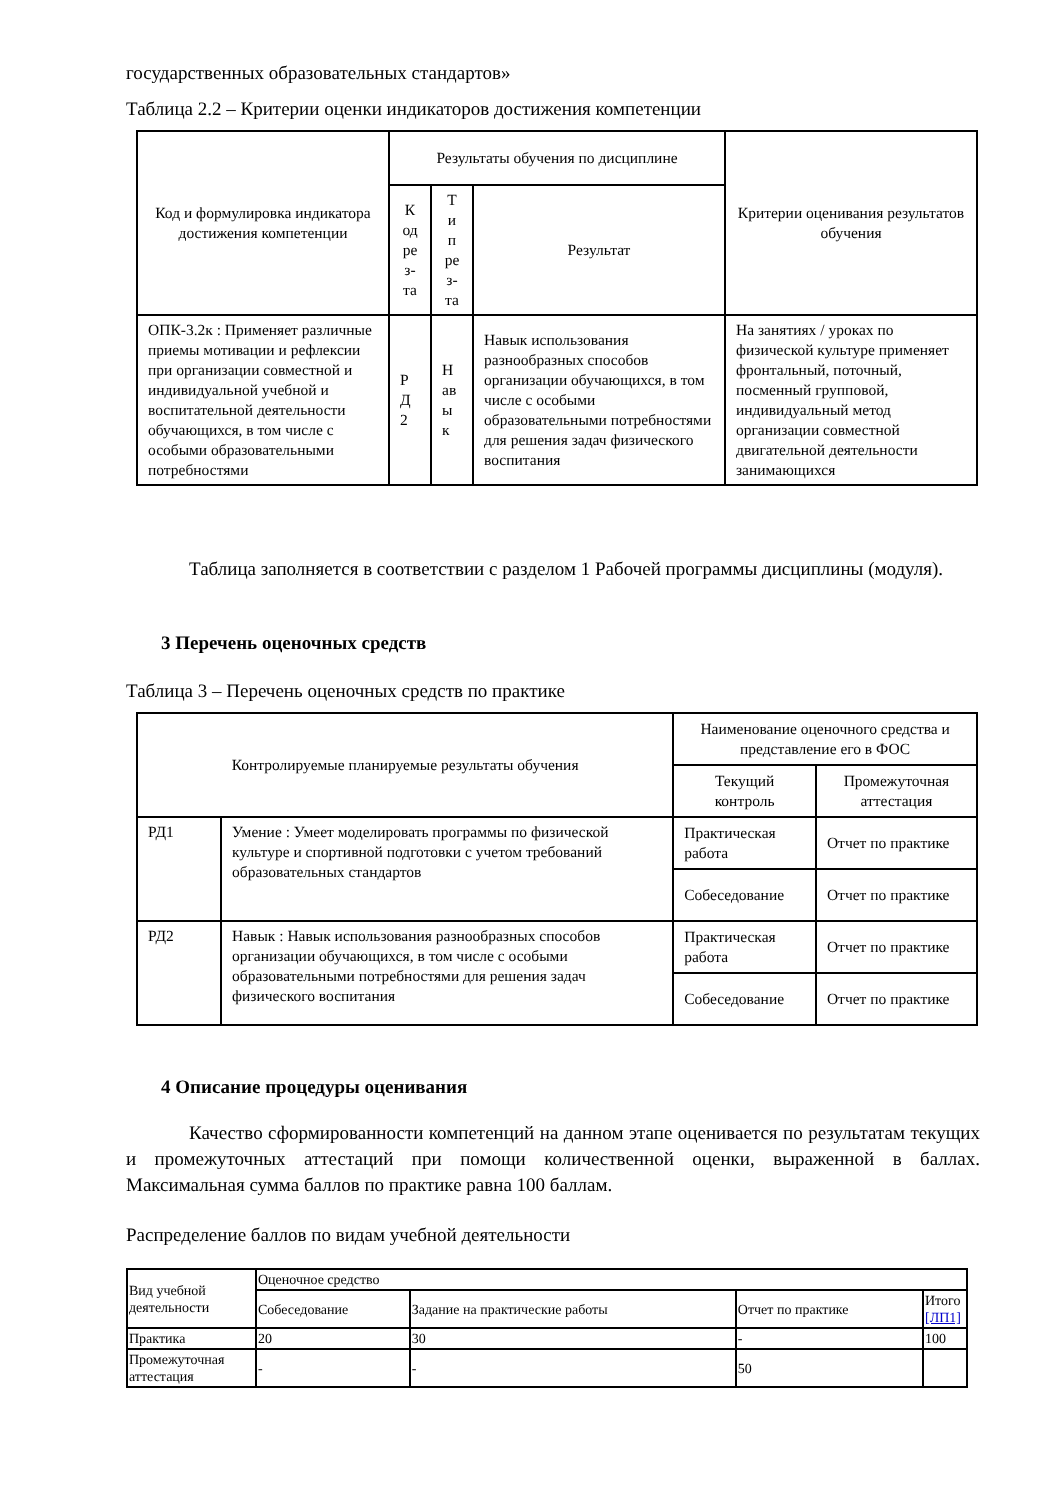государственных образовательных стандартов»
Таблица 2.2 – Критерии оценки индикаторов достижения компетенции
| Код и формулировка индикатора достижения компетенции | Результаты обучения по дисциплине | | | Критерии оценивания результатов обучения |
| --- | --- | --- | --- | --- |
| | К од ре з- та | Т и п ре з- та | Результат | |
| ОПК-3.2к : Применяет различные приемы мотивации и рефлексии при организации совместной и индивидуальной учебной и воспитательной деятельности обучающихся, в том числе с особыми образовательными потребностями | Р Д 2 | Н ав ы к | Навык использования разнообразных способов организации обучающихся, в том числе с особыми образовательными потребностями для решения задач физического воспитания | На занятиях / уроках по физической культуре применяет фронтальный, поточный, посменный групповой, индивидуальный метод организации совместной двигательной деятельности занимающихся |
Таблица заполняется в соответствии с разделом 1 Рабочей программы дисциплины (модуля).
3 Перечень оценочных средств
Таблица 3 – Перечень оценочных средств по практике
| Контролируемые планируемые результаты обучения | | Наименование оценочного средства и представление его в ФОС | |
| --- | --- | --- | --- |
| | | Текущий контроль | Промежуточная аттестация |
| РД1 | Умение : Умеет моделировать программы по физической культуре и спортивной подготовки с учетом требований образовательных стандартов | Практическая работа | Отчет по практике |
| | | Собеседование | Отчет по практике |
| РД2 | Навык : Навык использования разнообразных способов организации обучающихся, в том числе с особыми образовательными потребностями для решения задач физического воспитания | Практическая работа | Отчет по практике |
| | | Собеседование | Отчет по практике |
4 Описание процедуры оценивания
Качество сформированности компетенций на данном этапе оценивается по результатам текущих и промежуточных аттестаций при помощи количественной оценки, выраженной в баллах. Максимальная сумма баллов по практике равна 100 баллам.
Распределение баллов по видам учебной деятельности
| Вид учебной деятельности | Оценочное средство | | | |
| | Собеседование | Задание на практические работы | Отчет по практике | Итого [ЛП1] |
| Практика | 20 | 30 | - | 100 |
| Промежуточная аттестация | - | - | 50 | |